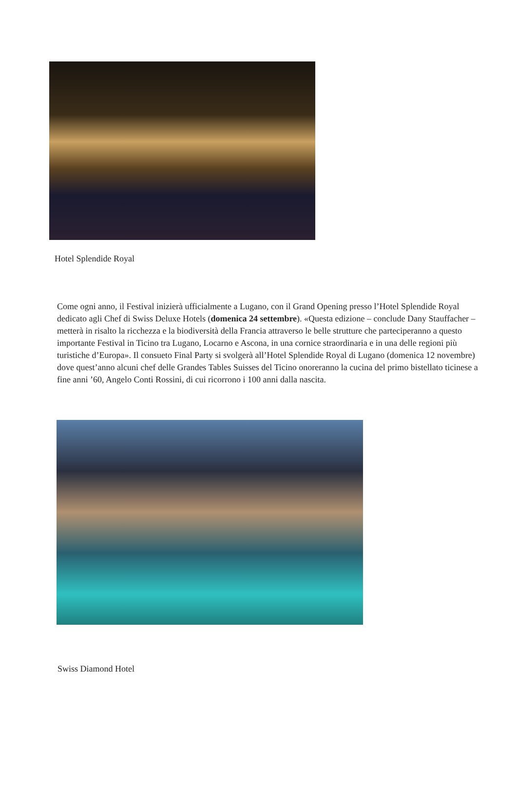Hotel Splendide Royal
Come ogni anno, il Festival inizierà ufficialmente a Lugano, con il Grand Opening presso l’Hotel Splendide Royal dedicato agli Chef di Swiss Deluxe Hotels (domenica 24 settembre). «Questa edizione – conclude Dany Stauffacher – metterà in risalto la ricchezza e la biodiversità della Francia attraverso le belle strutture che parteciperanno a questo importante Festival in Ticino tra Lugano, Locarno e Ascona, in una cornice straordinaria e in una delle regioni più turistiche d’Europa». Il consueto Final Party si svolgerà all’Hotel Splendide Royal di Lugano (domenica 12 novembre) dove quest’anno alcuni chef delle Grandes Tables Suisses del Ticino onoreranno la cucina del primo bistellato ticinese a fine anni ’60, Angelo Conti Rossini, di cui ricorrono i 100 anni dalla nascita.
Swiss Diamond Hotel